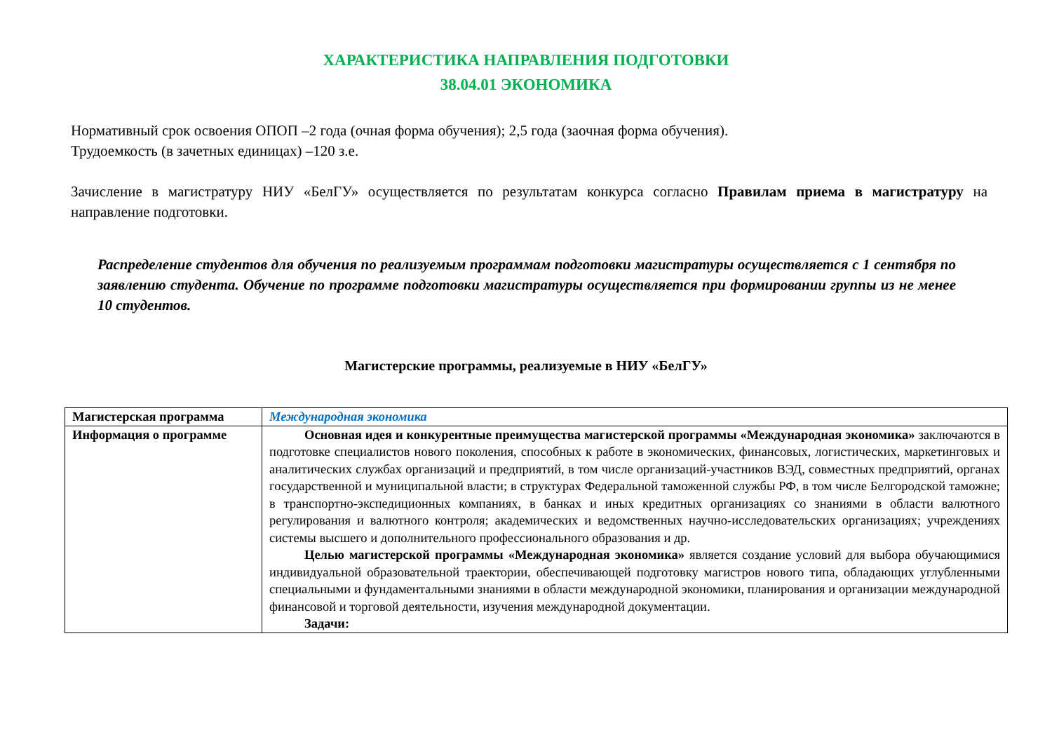ХАРАКТЕРИСТИКА НАПРАВЛЕНИЯ ПОДГОТОВКИ
38.04.01 ЭКОНОМИКА
Нормативный срок освоения ОПОП –2 года (очная форма обучения); 2,5 года (заочная форма обучения).
Трудоемкость (в зачетных единицах) –120 з.е.
Зачисление в магистратуру НИУ «БелГУ» осуществляется по результатам конкурса согласно Правилам приема в магистратуру на направление подготовки.
Распределение студентов для обучения по реализуемым программам подготовки магистратуры осуществляется с 1 сентября по заявлению студента. Обучение по программе подготовки магистратуры осуществляется при формировании группы из не менее 10 студентов.
Магистерские программы, реализуемые в НИУ «БелГУ»
| Магистерская программа | Международная экономика |
| Информация о программе | Основная идея и конкурентные преимущества магистерской программы «Международная экономика» заключаются в подготовке специалистов нового поколения, способных к работе в экономических, финансовых, логистических, маркетинговых и аналитических службах организаций и предприятий, в том числе организаций-участников ВЭД, совместных предприятий, органах государственной и муниципальной власти; в структурах Федеральной таможенной службы РФ, в том числе Белгородской таможне; в транспортно-экспедиционных компаниях, в банках и иных кредитных организациях со знаниями в области валютного регулирования и валютного контроля; академических и ведомственных научно-исследовательских организациях; учреждениях системы высшего и дополнительного профессионального образования и др. Целью магистерской программы «Международная экономика» является создание условий для выбора обучающимися индивидуальной образовательной траектории, обеспечивающей подготовку магистров нового типа, обладающих углубленными специальными и фундаментальными знаниями в области международной экономики, планирования и организации международной финансовой и торговой деятельности, изучения международной документации. Задачи: |